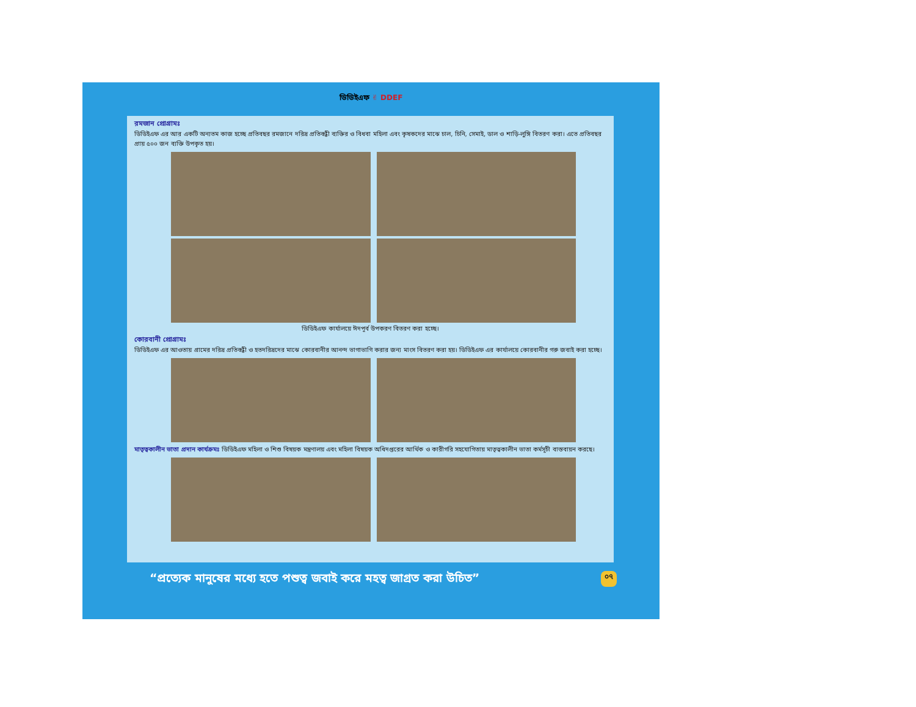ডিডিইএফ ✌ DDEF
রমজান প্রোগ্রামঃ
ডিডিইএফ এর আর একটি অন্যতম কাজ হচ্ছে প্রতিবছর রমজানে দরিদ্র প্রতিবন্ধী ব্যক্তির ও বিধবা মহিলা এবং কৃষকদের মাঝে চাল, চিনি, সেমাই, ডাল ও শাড়ি-লুঙ্গি বিতরণ করা। এতে প্রতিবছর প্রায় ৫০০ জন ব্যক্তি উপকৃত হয়।
ডিডিইএফ কার্যালয়ে ঈদপূর্ব উপকরণ বিতরণ করা হচ্ছে।
কোরবানী প্রোগ্রামঃ
ডিডিইএফ এর আওতায় গ্রামের দরিদ্র প্রতিবন্ধী ও হতদরিদ্রদের মাঝে কোরবানীর আনন্দ ভাগাভাগি করার জন্য মাংস বিতরণ করা হয়। ডিডিইএফ এর কার্যালয়ে কোরবানীর গরু জবাই করা হচ্ছে।
মাতৃত্বকালীন ভাতা প্রদান কার্যক্রমঃ ডিডিইএফ মহিলা ও শিশু বিষয়ক মন্ত্রণালয় এবং মহিলা বিষয়ক অধিদপ্তরের আর্থিক ও কারীগরি সহযোগিতায় মাতৃত্বকালীন ভাতা কর্মসূচী বাস্তবায়ন করছে।
“প্রত্যেক মানুষের মধ্যে হতে পশুত্ব জবাই করে মহত্ব জাগ্রত করা উচিত” ০৭